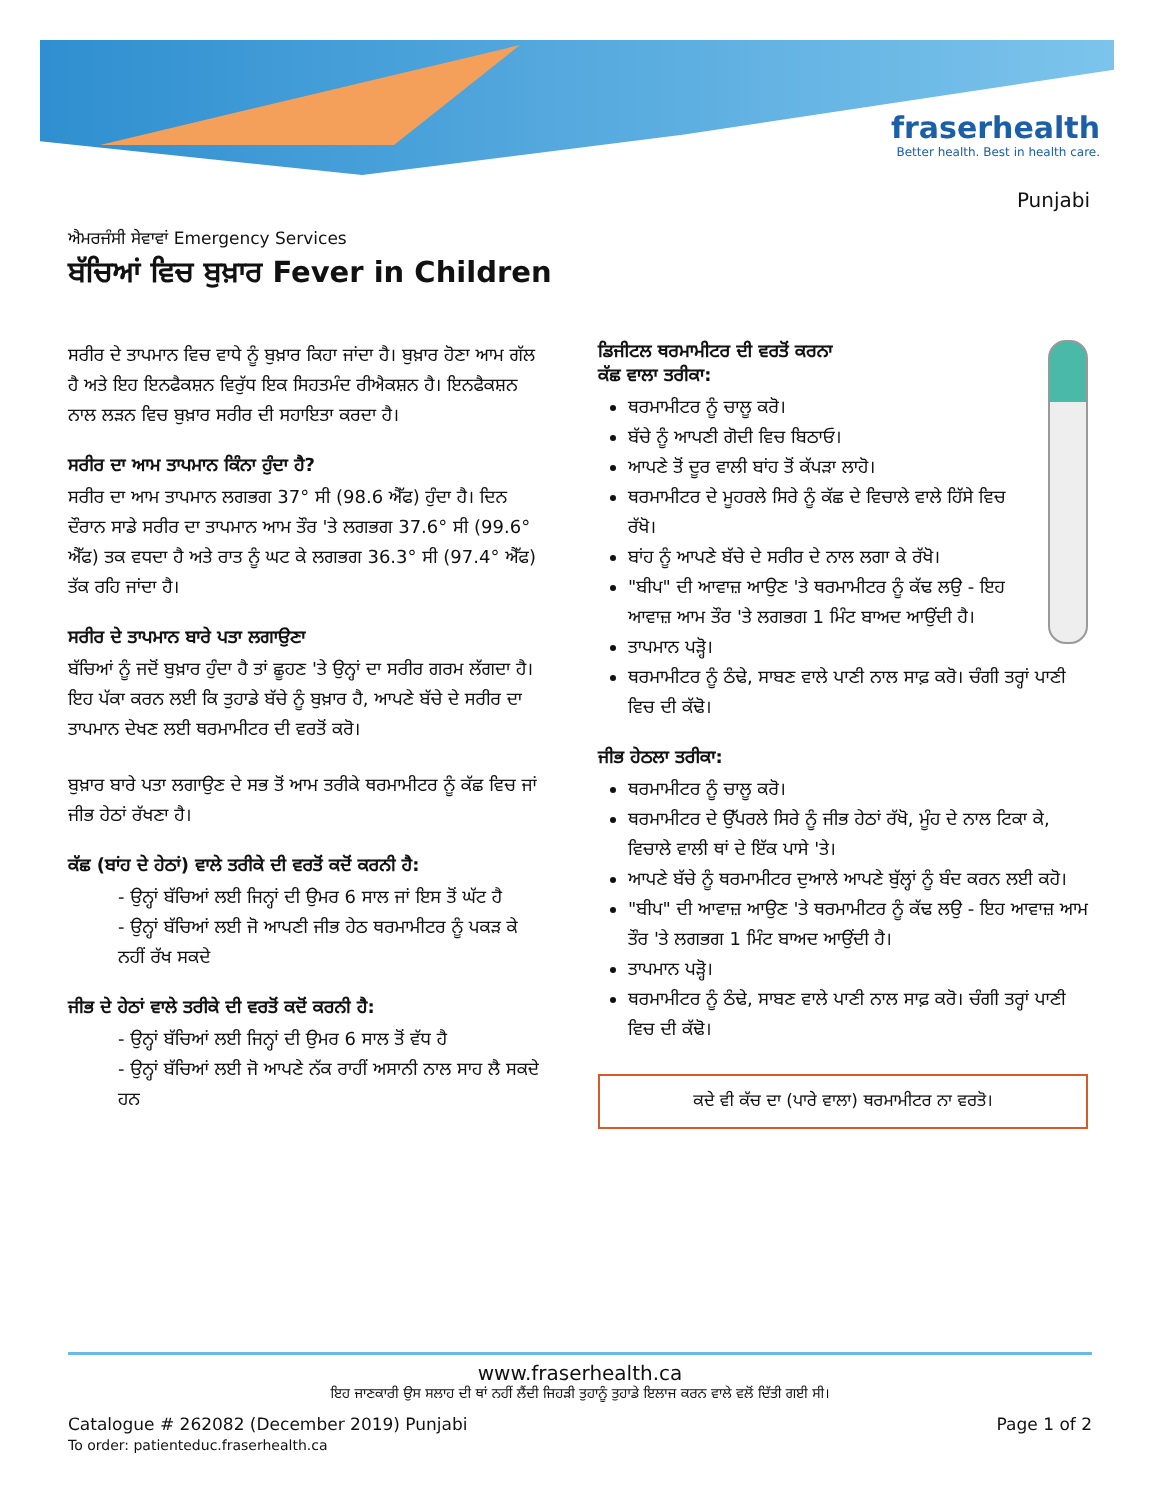fraserhealth
Better health. Best in health care.
Punjabi
ਐਮਰਜੰਸੀ ਸੇਵਾਵਾਂ Emergency Services
ਬੱਚਿਆਂ ਵਿਚ ਬੁਖ਼ਾਰ Fever in Children
ਸਰੀਰ ਦੇ ਤਾਪਮਾਨ ਵਿਚ ਵਾਧੇ ਨੂੰ ਬੁਖ਼ਾਰ ਕਿਹਾ ਜਾਂਦਾ ਹੈ। ਬੁਖ਼ਾਰ ਹੋਣਾ ਆਮ ਗੱਲ ਹੈ ਅਤੇ ਇਹ ਇਨਫੈਕਸ਼ਨ ਵਿਰੁੱਧ ਇਕ ਸਿਹਤਮੰਦ ਰੀਐਕਸ਼ਨ ਹੈ। ਇਨਫੈਕਸ਼ਨ ਨਾਲ ਲੜਨ ਵਿਚ ਬੁਖ਼ਾਰ ਸਰੀਰ ਦੀ ਸਹਾਇਤਾ ਕਰਦਾ ਹੈ।
ਸਰੀਰ ਦਾ ਆਮ ਤਾਪਮਾਨ ਕਿੰਨਾ ਹੁੰਦਾ ਹੈ?
ਸਰੀਰ ਦਾ ਆਮ ਤਾਪਮਾਨ ਲਗਭਗ 37° ਸੀ (98.6 ਐੱਫ) ਹੁੰਦਾ ਹੈ। ਦਿਨ ਦੌਰਾਨ ਸਾਡੇ ਸਰੀਰ ਦਾ ਤਾਪਮਾਨ ਆਮ ਤੌਰ 'ਤੇ ਲਗਭਗ 37.6° ਸੀ (99.6° ਐੱਫ) ਤਕ ਵਧਦਾ ਹੈ ਅਤੇ ਰਾਤ ਨੂੰ ਘਟ ਕੇ ਲਗਭਗ 36.3° ਸੀ (97.4° ਐੱਫ) ਤੱਕ ਰਹਿ ਜਾਂਦਾ ਹੈ।
ਸਰੀਰ ਦੇ ਤਾਪਮਾਨ ਬਾਰੇ ਪਤਾ ਲਗਾਉਣਾ
ਬੱਚਿਆਂ ਨੂੰ ਜਦੋਂ ਬੁਖ਼ਾਰ ਹੁੰਦਾ ਹੈ ਤਾਂ ਛੂਹਣ 'ਤੇ ਉਨ੍ਹਾਂ ਦਾ ਸਰੀਰ ਗਰਮ ਲੱਗਦਾ ਹੈ। ਇਹ ਪੱਕਾ ਕਰਨ ਲਈ ਕਿ ਤੁਹਾਡੇ ਬੱਚੇ ਨੂੰ ਬੁਖ਼ਾਰ ਹੈ, ਆਪਣੇ ਬੱਚੇ ਦੇ ਸਰੀਰ ਦਾ ਤਾਪਮਾਨ ਦੇਖਣ ਲਈ ਥਰਮਾਮੀਟਰ ਦੀ ਵਰਤੋਂ ਕਰੋ।
ਬੁਖ਼ਾਰ ਬਾਰੇ ਪਤਾ ਲਗਾਉਣ ਦੇ ਸਭ ਤੋਂ ਆਮ ਤਰੀਕੇ ਥਰਮਾਮੀਟਰ ਨੂੰ ਕੱਛ ਵਿਚ ਜਾਂ ਜੀਭ ਹੇਠਾਂ ਰੱਖਣਾ ਹੈ।
ਕੱਛ (ਬਾਂਹ ਦੇ ਹੇਠਾਂ) ਵਾਲੇ ਤਰੀਕੇ ਦੀ ਵਰਤੋਂ ਕਦੋਂ ਕਰਨੀ ਹੈ:
- ਉਨ੍ਹਾਂ ਬੱਚਿਆਂ ਲਈ ਜਿਨ੍ਹਾਂ ਦੀ ਉਮਰ 6 ਸਾਲ ਜਾਂ ਇਸ ਤੋਂ ਘੱਟ ਹੈ
- ਉਨ੍ਹਾਂ ਬੱਚਿਆਂ ਲਈ ਜੋ ਆਪਣੀ ਜੀਭ ਹੇਠ ਥਰਮਾਮੀਟਰ ਨੂੰ ਪਕੜ ਕੇ ਨਹੀਂ ਰੱਖ ਸਕਦੇ
ਜੀਭ ਦੇ ਹੇਠਾਂ ਵਾਲੇ ਤਰੀਕੇ ਦੀ ਵਰਤੋਂ ਕਦੋਂ ਕਰਨੀ ਹੈ:
- ਉਨ੍ਹਾਂ ਬੱਚਿਆਂ ਲਈ ਜਿਨ੍ਹਾਂ ਦੀ ਉਮਰ 6 ਸਾਲ ਤੋਂ ਵੱਧ ਹੈ
- ਉਨ੍ਹਾਂ ਬੱਚਿਆਂ ਲਈ ਜੋ ਆਪਣੇ ਨੱਕ ਰਾਹੀਂ ਅਸਾਨੀ ਨਾਲ ਸਾਹ ਲੈ ਸਕਦੇ ਹਨ
ਡਿਜੀਟਲ ਥਰਮਾਮੀਟਰ ਦੀ ਵਰਤੋਂ ਕਰਨਾ
ਕੱਛ ਵਾਲਾ ਤਰੀਕਾ:
ਥਰਮਾਮੀਟਰ ਨੂੰ ਚਾਲੂ ਕਰੋ।
ਬੱਚੇ ਨੂੰ ਆਪਣੀ ਗੋਦੀ ਵਿਚ ਬਿਠਾਓ।
ਆਪਣੇ ਤੋਂ ਦੂਰ ਵਾਲੀ ਬਾਂਹ ਤੋਂ ਕੱਪੜਾ ਲਾਹੋ।
ਥਰਮਾਮੀਟਰ ਦੇ ਮੂਹਰਲੇ ਸਿਰੇ ਨੂੰ ਕੱਛ ਦੇ ਵਿਚਾਲੇ ਵਾਲੇ ਹਿੱਸੇ ਵਿਚ ਰੱਖੋ।
ਬਾਂਹ ਨੂੰ ਆਪਣੇ ਬੱਚੇ ਦੇ ਸਰੀਰ ਦੇ ਨਾਲ ਲਗਾ ਕੇ ਰੱਖੋ।
"ਬੀਪ" ਦੀ ਆਵਾਜ਼ ਆਉਣ 'ਤੇ ਥਰਮਾਮੀਟਰ ਨੂੰ ਕੱਢ ਲਉ - ਇਹ ਆਵਾਜ਼ ਆਮ ਤੌਰ 'ਤੇ ਲਗਭਗ 1 ਮਿੰਟ ਬਾਅਦ ਆਉਂਦੀ ਹੈ।
ਤਾਪਮਾਨ ਪੜ੍ਹੋ।
ਥਰਮਾਮੀਟਰ ਨੂੰ ਠੰਢੇ, ਸਾਬਣ ਵਾਲੇ ਪਾਣੀ ਨਾਲ ਸਾਫ਼ ਕਰੋ। ਚੰਗੀ ਤਰ੍ਹਾਂ ਪਾਣੀ ਵਿਚ ਦੀ ਕੱਢੋ।
ਜੀਭ ਹੇਠਲਾ ਤਰੀਕਾ:
ਥਰਮਾਮੀਟਰ ਨੂੰ ਚਾਲੂ ਕਰੋ।
ਥਰਮਾਮੀਟਰ ਦੇ ਉੱਪਰਲੇ ਸਿਰੇ ਨੂੰ ਜੀਭ ਹੇਠਾਂ ਰੱਖੋ, ਮੂੰਹ ਦੇ ਨਾਲ ਟਿਕਾ ਕੇ, ਵਿਚਾਲੇ ਵਾਲੀ ਥਾਂ ਦੇ ਇੱਕ ਪਾਸੇ 'ਤੇ।
ਆਪਣੇ ਬੱਚੇ ਨੂੰ ਥਰਮਾਮੀਟਰ ਦੁਆਲੇ ਆਪਣੇ ਬੁੱਲ੍ਹਾਂ ਨੂੰ ਬੰਦ ਕਰਨ ਲਈ ਕਹੋ।
"ਬੀਪ" ਦੀ ਆਵਾਜ਼ ਆਉਣ 'ਤੇ ਥਰਮਾਮੀਟਰ ਨੂੰ ਕੱਢ ਲਉ - ਇਹ ਆਵਾਜ਼ ਆਮ ਤੌਰ 'ਤੇ ਲਗਭਗ 1 ਮਿੰਟ ਬਾਅਦ ਆਉਂਦੀ ਹੈ।
ਤਾਪਮਾਨ ਪੜ੍ਹੋ।
ਥਰਮਾਮੀਟਰ ਨੂੰ ਠੰਢੇ, ਸਾਬਣ ਵਾਲੇ ਪਾਣੀ ਨਾਲ ਸਾਫ਼ ਕਰੋ। ਚੰਗੀ ਤਰ੍ਹਾਂ ਪਾਣੀ ਵਿਚ ਦੀ ਕੱਢੋ।
ਕਦੇ ਵੀ ਕੱਚ ਦਾ (ਪਾਰੇ ਵਾਲਾ) ਥਰਮਾਮੀਟਰ ਨਾ ਵਰਤੋ।
www.fraserhealth.ca
ਇਹ ਜਾਣਕਾਰੀ ਉਸ ਸਲਾਹ ਦੀ ਥਾਂ ਨਹੀਂ ਲੈਂਦੀ ਜਿਹੜੀ ਤੁਹਾਨੂੰ ਤੁਹਾਡੇ ਇਲਾਜ ਕਰਨ ਵਾਲੇ ਵਲੋਂ ਦਿੱਤੀ ਗਈ ਸੀ।
Catalogue # 262082 (December 2019) Punjabi
To order: patienteduc.fraserhealth.ca
Page 1 of 2